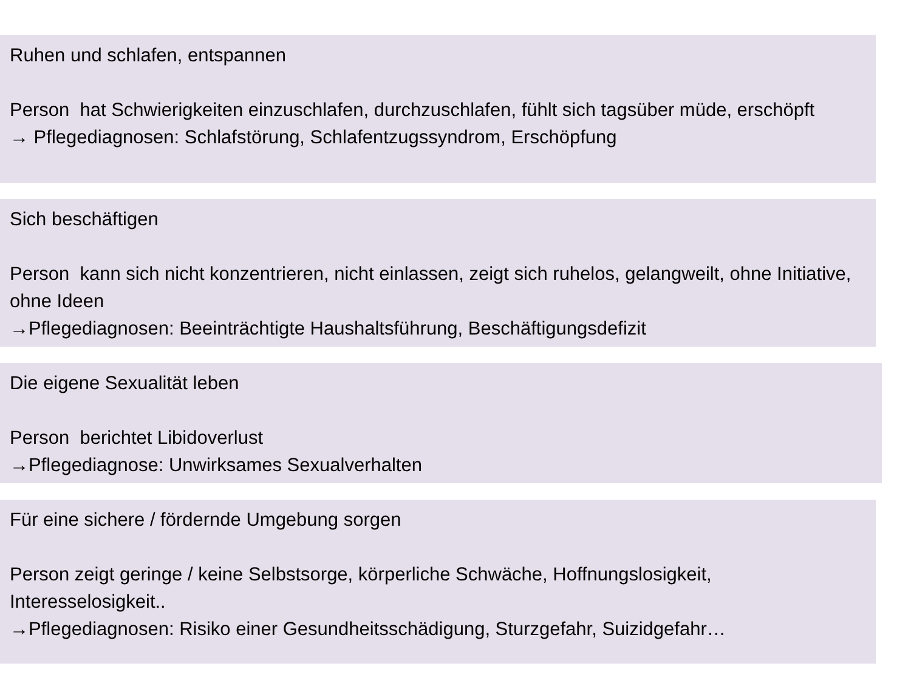Ruhen und schlafen, entspannen
Person hat Schwierigkeiten einzuschlafen, durchzuschlafen, fühlt sich tagsüber müde, erschöpft
→ Pflegediagnosen: Schlafstörung, Schlafentzugssyndrom, Erschöpfung
Sich beschäftigen
Person kann sich nicht konzentrieren, nicht einlassen, zeigt sich ruhelos, gelangweilt, ohne Initiative, ohne Ideen
→Pflegediagnosen: Beeinträchtigte Haushaltsführung, Beschäftigungsdefizit
Die eigene Sexualität leben
Person berichtet Libidoverlust
→Pflegediagnose: Unwirksames Sexualverhalten
Für eine sichere / fördernde Umgebung sorgen
Person zeigt geringe / keine Selbstsorge, körperliche Schwäche, Hoffnungslosigkeit, Interesselosigkeit..
→Pflegediagnosen: Risiko einer Gesundheitsschädigung, Sturzgefahr, Suizidgefahr…